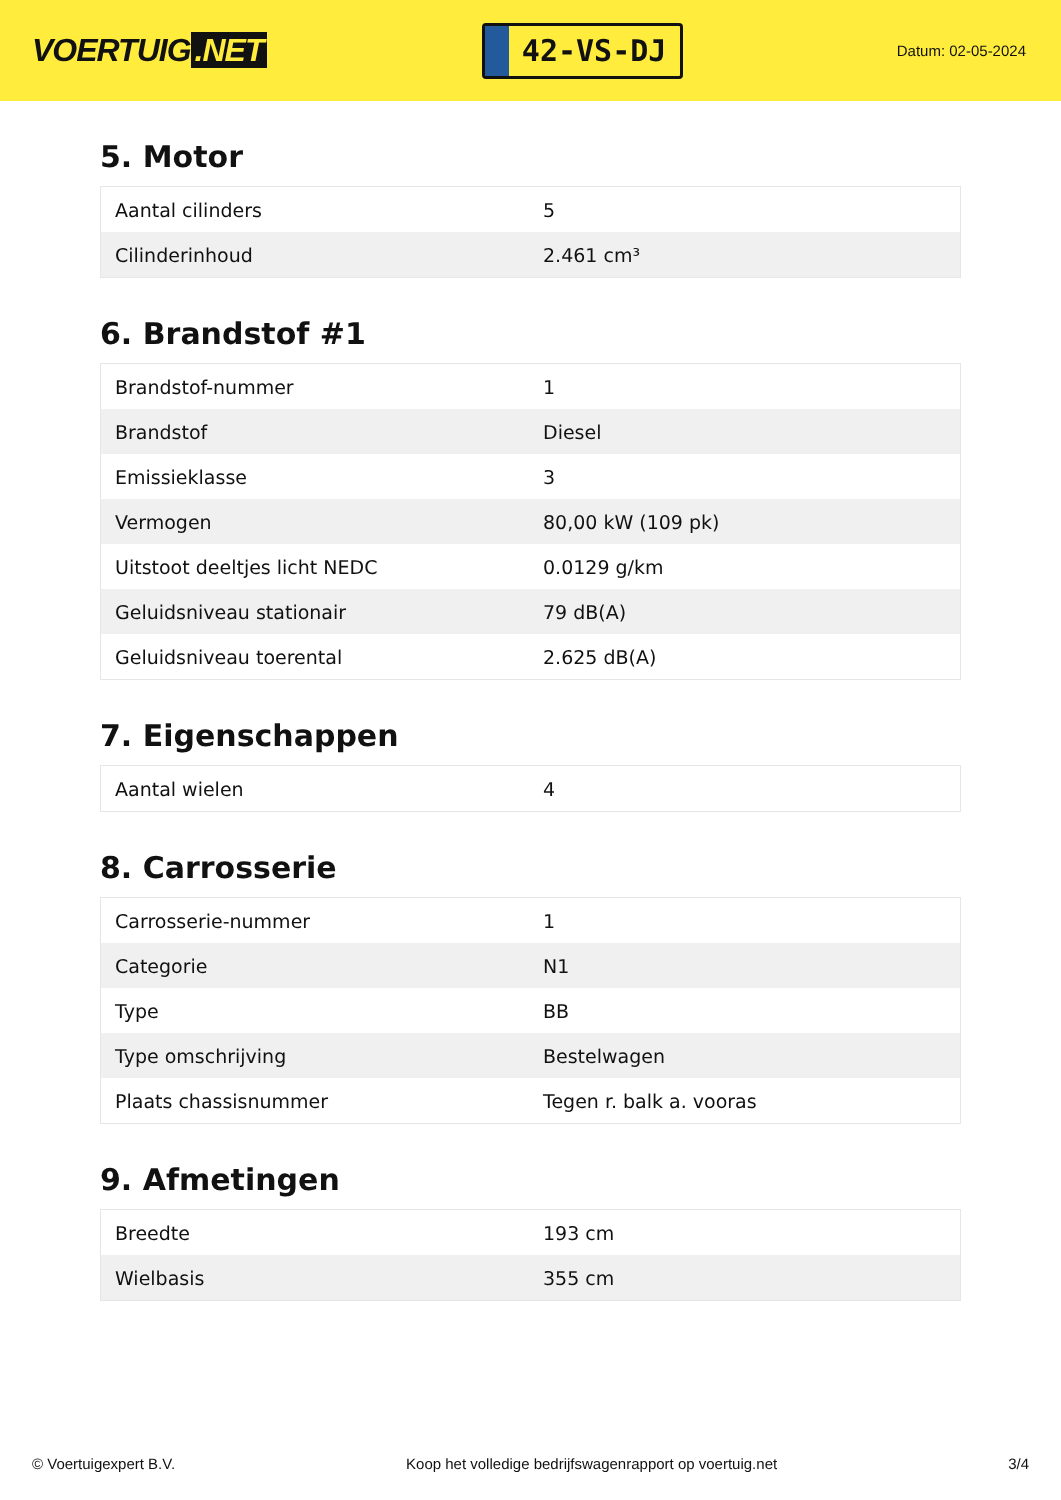VOERTUIG.NET
42-VS-DJ
Datum: 02-05-2024
5. Motor
| Aantal cilinders | 5 |
| Cilinderinhoud | 2.461 cm³ |
6. Brandstof #1
| Brandstof-nummer | 1 |
| Brandstof | Diesel |
| Emissieklasse | 3 |
| Vermogen | 80,00 kW (109 pk) |
| Uitstoot deeltjes licht NEDC | 0.0129 g/km |
| Geluidsniveau stationair | 79 dB(A) |
| Geluidsniveau toerental | 2.625 dB(A) |
7. Eigenschappen
| Aantal wielen | 4 |
8. Carrosserie
| Carrosserie-nummer | 1 |
| Categorie | N1 |
| Type | BB |
| Type omschrijving | Bestelwagen |
| Plaats chassisnummer | Tegen r. balk a. vooras |
9. Afmetingen
| Breedte | 193 cm |
| Wielbasis | 355 cm |
© Voertuigexpert B.V. Koop het volledige bedrijfswagenrapport op voertuig.net 3/4